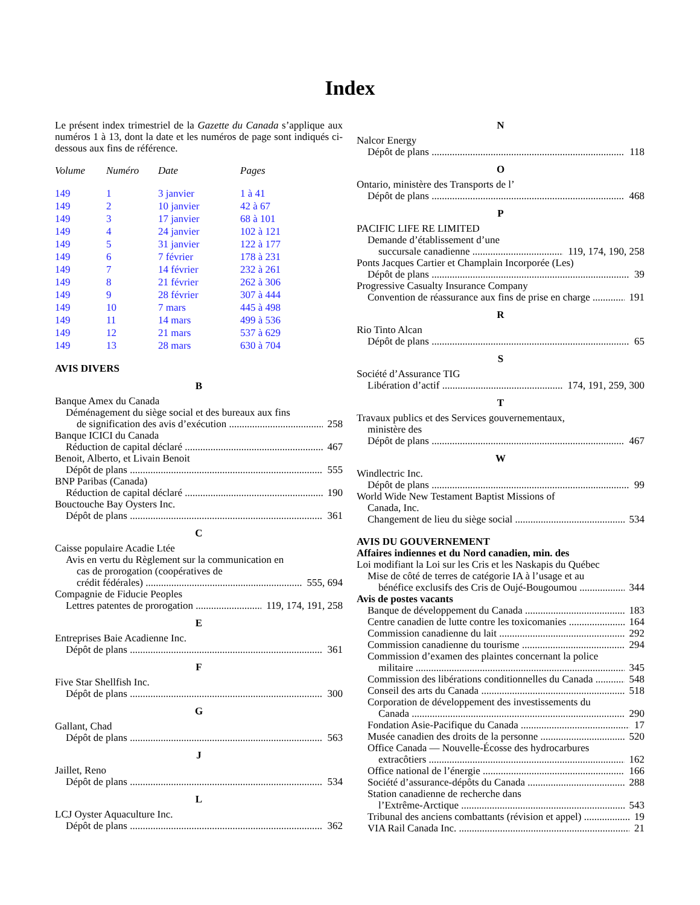Index
Le présent index trimestriel de la Gazette du Canada s’applique aux numéros 1 à 13, dont la date et les numéros de page sont indiqués ci-dessous aux fins de référence.
| Volume | Numéro | Date | Pages |
| --- | --- | --- | --- |
| 149 | 1 | 3 janvier | 1 à 41 |
| 149 | 2 | 10 janvier | 42 à 67 |
| 149 | 3 | 17 janvier | 68 à 101 |
| 149 | 4 | 24 janvier | 102 à 121 |
| 149 | 5 | 31 janvier | 122 à 177 |
| 149 | 6 | 7 février | 178 à 231 |
| 149 | 7 | 14 février | 232 à 261 |
| 149 | 8 | 21 février | 262 à 306 |
| 149 | 9 | 28 février | 307 à 444 |
| 149 | 10 | 7 mars | 445 à 498 |
| 149 | 11 | 14 mars | 499 à 536 |
| 149 | 12 | 21 mars | 537 à 629 |
| 149 | 13 | 28 mars | 630 à 704 |
AVIS DIVERS
B
Banque Amex du Canada
Déménagement du siège social et des bureaux aux fins
de signification des avis d’exécution 258
Banque ICICI du Canada
Réduction de capital déclaré 467
Benoit, Alberto, et Livain Benoit
Dépôt de plans 555
BNP Paribas (Canada)
Réduction de capital déclaré 190
Bouctouche Bay Oysters Inc.
Dépôt de plans 361
C
Caisse populaire Acadie Ltée
Avis en vertu du Règlement sur la communication en
cas de prorogation (coopératives de
crédit fédérales) 555, 694
Compagnie de Fiducie Peoples
Lettres patentes de prorogation 119, 174, 191, 258
E
Entreprises Baie Acadienne Inc.
Dépôt de plans 361
F
Five Star Shellfish Inc.
Dépôt de plans 300
G
Gallant, Chad
Dépôt de plans 563
J
Jaillet, Reno
Dépôt de plans 534
L
LCJ Oyster Aquaculture Inc.
Dépôt de plans 362
N
Nalcor Energy
Dépôt de plans 118
O
Ontario, ministère des Transports de l’
Dépôt de plans 468
P
PACIFIC LIFE RE LIMITED
Demande d’établissement d’une
succursale canadienne 119, 174, 190, 258
Ponts Jacques Cartier et Champlain Incorporée (Les)
Dépôt de plans 39
Progressive Casualty Insurance Company
Convention de réassurance aux fins de prise en charge 191
R
Rio Tinto Alcan
Dépôt de plans 65
S
Société d’Assurance TIG
Libération d’actif 174, 191, 259, 300
T
Travaux publics et des Services gouvernementaux,
ministère des
Dépôt de plans 467
W
Windlectric Inc.
Dépôt de plans 99
World Wide New Testament Baptist Missions of
Canada, Inc.
Changement de lieu du siège social 534
AVIS DU GOUVERNEMENT
Affaires indiennes et du Nord canadien, min. des
Loi modifiant la Loi sur les Cris et les Naskapis du Québec
Mise de côté de terres de catégorie IA à l’usage et au
bénéfice exclusifs des Cris de Oujé-Bougoumou 344
Avis de postes vacants
Banque de développement du Canada 183
Centre canadien de lutte contre les toxicomanies 164
Commission canadienne du lait 292
Commission canadienne du tourisme 294
Commission d’examen des plaintes concernant la police
militaire 345
Commission des libérations conditionnelles du Canada 548
Conseil des arts du Canada 518
Corporation de développement des investissements du
Canada 290
Fondation Asie-Pacifique du Canada 17
Musée canadien des droits de la personne 520
Office Canada — Nouvelle-Écosse des hydrocarbures
extracôtiers 162
Office national de l’énergie 166
Société d’assurance-dépôts du Canada 288
Station canadienne de recherche dans
l’Extrême-Arctique 543
Tribunal des anciens combattants (révision et appel) 19
VIA Rail Canada Inc. 21